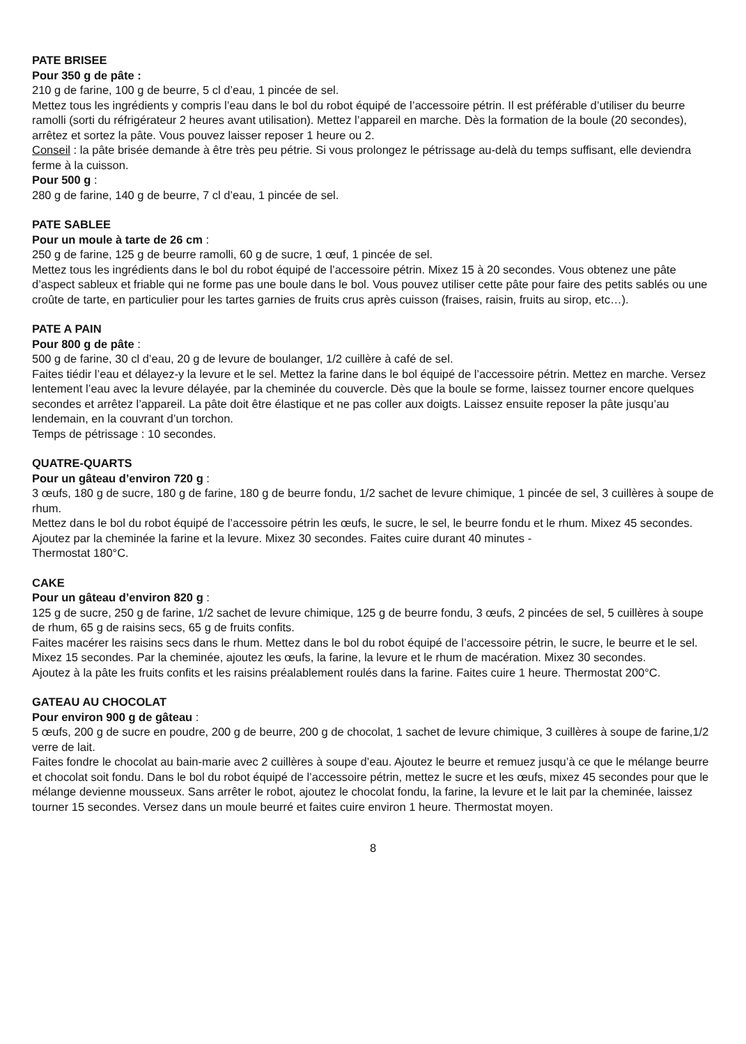PATE BRISEE
Pour 350 g de pâte :
210 g de farine, 100 g de beurre, 5 cl d’eau, 1 pincée de sel.
Mettez tous les ingrédients y compris l’eau dans le bol du robot équipé de l’accessoire pétrin. Il est préférable d’utiliser du beurre ramolli (sorti du réfrigérateur 2 heures avant utilisation). Mettez l’appareil en marche. Dès la formation de la boule (20 secondes), arrêtez et sortez la pâte. Vous pouvez laisser reposer 1 heure ou 2.
Conseil : la pâte brisée demande à être très peu pétrie. Si vous prolongez le pétrissage au-delà du temps suffisant, elle deviendra ferme à la cuisson.
Pour 500 g :
280 g de farine, 140 g de beurre, 7 cl d’eau, 1 pincée de sel.
PATE SABLEE
Pour un moule à tarte de 26 cm :
250 g de farine, 125 g de beurre ramolli, 60 g de sucre, 1 œuf, 1 pincée de sel.
Mettez tous les ingrédients dans le bol du robot équipé de l’accessoire pétrin. Mixez 15 à 20 secondes. Vous obtenez une pâte d’aspect sableux et friable qui ne forme pas une boule dans le bol. Vous pouvez utiliser cette pâte pour faire des petits sablés ou une croûte de tarte, en particulier pour les tartes garnies de fruits crus après cuisson (fraises, raisin, fruits au sirop, etc…).
PATE A PAIN
Pour 800 g de pâte :
500 g de farine, 30 cl d’eau, 20 g de levure de boulanger, 1/2 cuillère à café de sel.
Faites tiédir l’eau et délayez-y la levure et le sel. Mettez la farine dans le bol équipé de l’accessoire pétrin. Mettez en marche. Versez lentement l’eau avec la levure délayée, par la cheminée du couvercle. Dès que la boule se forme, laissez tourner encore quelques secondes et arrêtez l’appareil. La pâte doit être élastique et ne pas coller aux doigts. Laissez ensuite reposer la pâte jusqu’au lendemain, en la couvrant d’un torchon.
Temps de pétrissage : 10 secondes.
QUATRE-QUARTS
Pour un gâteau d’environ 720 g :
3 œufs, 180 g de sucre, 180 g de farine, 180 g de beurre fondu, 1/2 sachet de levure chimique, 1 pincée de sel, 3 cuillères à soupe de rhum.
Mettez dans le bol du robot équipé de l’accessoire pétrin les œufs, le sucre, le sel, le beurre fondu et le rhum. Mixez 45 secondes. Ajoutez par la cheminée la farine et la levure. Mixez 30 secondes. Faites cuire durant 40 minutes -
Thermostat 180°C.
CAKE
Pour un gâteau d’environ 820 g :
125 g de sucre, 250 g de farine, 1/2 sachet de levure chimique, 125 g de beurre fondu, 3 œufs, 2 pincées de sel, 5 cuillères à soupe de rhum, 65 g de raisins secs, 65 g de fruits confits.
Faites macérer les raisins secs dans le rhum. Mettez dans le bol du robot équipé de l’accessoire pétrin, le sucre, le beurre et le sel. Mixez 15 secondes. Par la cheminée, ajoutez les œufs, la farine, la levure et le rhum de macération. Mixez 30 secondes.
Ajoutez à la pâte les fruits confits et les raisins préalablement roulés dans la farine. Faites cuire 1 heure. Thermostat 200°C.
GATEAU AU CHOCOLAT
Pour environ 900 g de gâteau :
5 œufs, 200 g de sucre en poudre, 200 g de beurre, 200 g de chocolat, 1 sachet de levure chimique, 3 cuillères à soupe de farine,1/2 verre de lait.
Faites fondre le chocolat au bain-marie avec 2 cuillères à soupe d’eau. Ajoutez le beurre et remuez jusqu’à ce que le mélange beurre et chocolat soit fondu. Dans le bol du robot équipé de l’accessoire pétrin, mettez le sucre et les œufs, mixez 45 secondes pour que le mélange devienne mousseux. Sans arrêter le robot, ajoutez le chocolat fondu, la farine, la levure et le lait par la cheminée, laissez tourner 15 secondes. Versez dans un moule beurré et faites cuire environ 1 heure. Thermostat moyen.
8